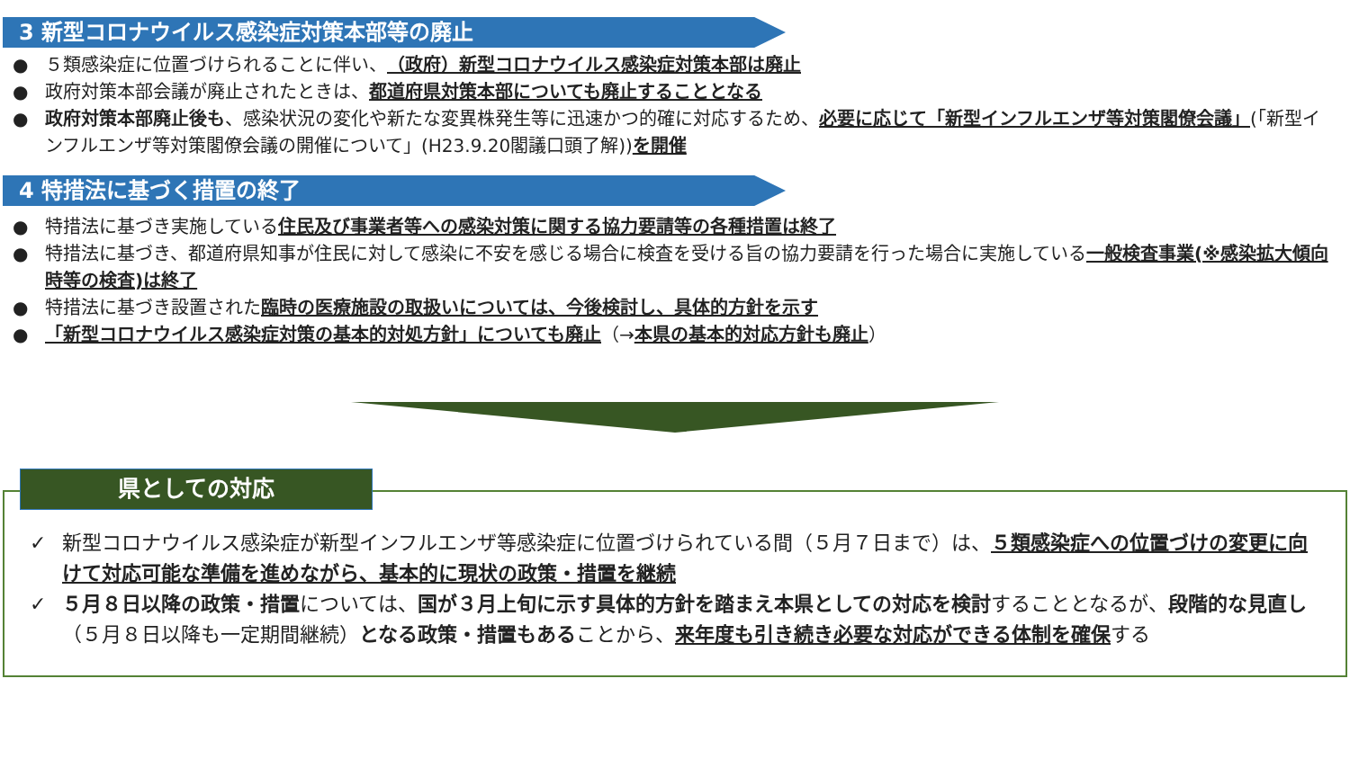3 新型コロナウイルス感染症対策本部等の廃止
５類感染症に位置づけられることに伴い、（政府）新型コロナウイルス感染症対策本部は廃止
政府対策本部会議が廃止されたときは、都道府県対策本部についても廃止することとなる
政府対策本部廃止後も、感染状況の変化や新たな変異株発生等に迅速かつ的確に対応するため、必要に応じて「新型インフルエンザ等対策閣僚会議」(「新型インフルエンザ等対策閣僚会議の開催について」(H23.9.20閣議口頭了解))を開催
4 特措法に基づく措置の終了
特措法に基づき実施している住民及び事業者等への感染対策に関する協力要請等の各種措置は終了
特措法に基づき、都道府県知事が住民に対して感染に不安を感じる場合に検査を受ける旨の協力要請を行った場合に実施している一般検査事業(※感染拡大傾向時等の検査)は終了
特措法に基づき設置された臨時の医療施設の取扱いについては、今後検討し、具体的方針を示す
「新型コロナウイルス感染症対策の基本的対処方針」についても廃止（→本県の基本的対応方針も廃止）
県としての対応
✓ 新型コロナウイルス感染症が新型インフルエンザ等感染症に位置づけられている間（５月７日まで）は、５類感染症への位置づけの変更に向けて対応可能な準備を進めながら、基本的に現状の政策・措置を継続
✓ ５月８日以降の政策・措置については、国が３月上旬に示す具体的方針を踏まえ本県としての対応を検討することとなるが、段階的な見直し（５月８日以降も一定期間継続）となる政策・措置もあることから、来年度も引き続き必要な対応ができる体制を確保する